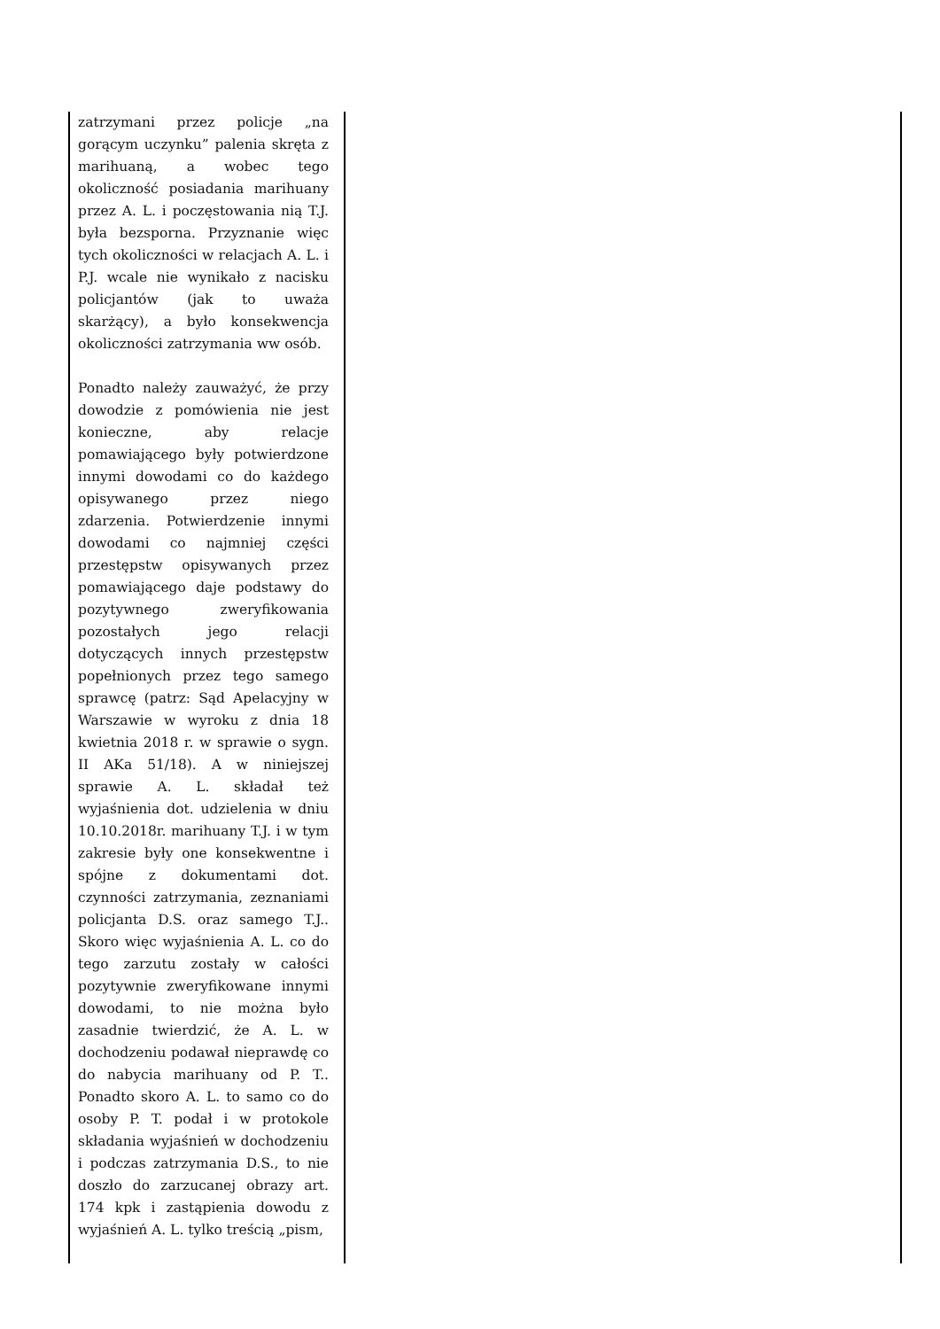| zatrzymani przez policje „na gorącym uczynku” palenia skręta z marihuaną, a wobec tego okoliczność posiadania marihuany przez A. L. i poczęstowania nią T.J. była bezsporna. Przyznanie więc tych okoliczności w relacjach A. L. i P.J. wcale nie wynikało z nacisku policjantów (jak to uważa skarżący), a było konsekwencja okoliczności zatrzymania ww osób. Ponadto należy zauważyć, że przy dowodzie z pomówienia nie jest konieczne, aby relacje pomawiającego były potwierdzone innymi dowodami co do każdego opisywanego przez niego zdarzenia. Potwierdzenie innymi dowodami co najmniej części przestępstw opisywanych przez pomawiającego daje podstawy do pozytywnego zweryfikowania pozostałych jego relacji dotyczących innych przestępstw popełnionych przez tego samego sprawcę (patrz: Sąd Apelacyjny w Warszawie w wyroku z dnia 18 kwietnia 2018 r. w sprawie o sygn. II AKa 51/18). A w niniejszej sprawie A. L. składał też wyjaśnienia dot. udzielenia w dniu 10.10.2018r. marihuany T.J. i w tym zakresie były one konsekwentne i spójne z dokumentami dot. czynności zatrzymania, zeznaniami policjanta D.S. oraz samego T.J.. Skoro więc wyjaśnienia A. L. co do tego zarzutu zostały w całości pozytywnie zweryfikowane innymi dowodami, to nie można było zasadnie twierdzić, że A. L. w dochodzeniu podawał nieprawdę co do nabycia marihuany od P. T.. Ponadto skoro A. L. to samo co do osoby P. T. podał i w protokole składania wyjaśnień w dochodzeniu i podczas zatrzymania D.S., to nie doszło do zarzucanej obrazy art. 174 kpk i zastąpienia dowodu z wyjaśnień A. L. tylko treścią „pism, | |